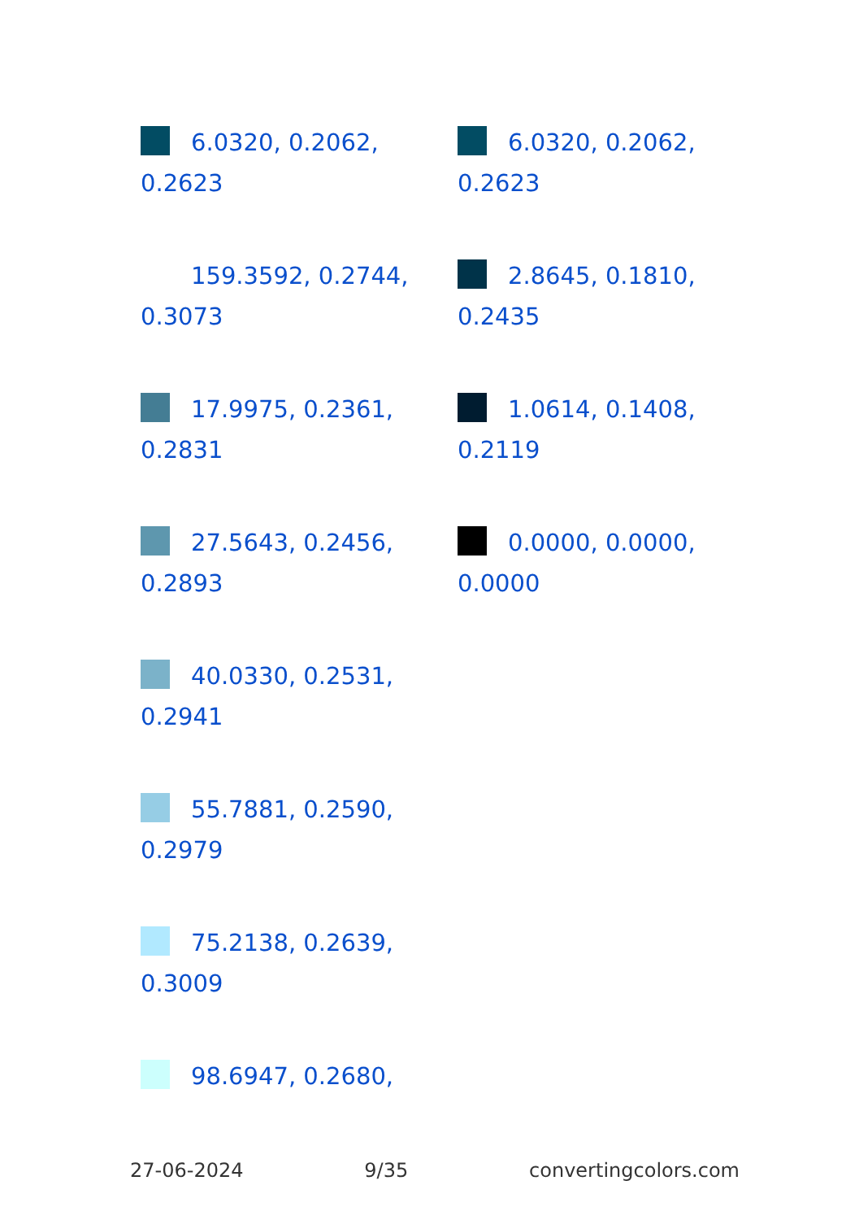6.0320, 0.2062,
0.2623
159.3592, 0.2744,
0.3073
17.9975, 0.2361,
0.2831
27.5643, 0.2456,
0.2893
40.0330, 0.2531,
0.2941
55.7881, 0.2590,
0.2979
75.2138, 0.2639,
0.3009
98.6947, 0.2680,
6.0320, 0.2062,
0.2623
2.8645, 0.1810,
0.2435
1.0614, 0.1408,
0.2119
0.0000, 0.0000,
0.0000
27-06-2024 9/35 convertingcolors.com